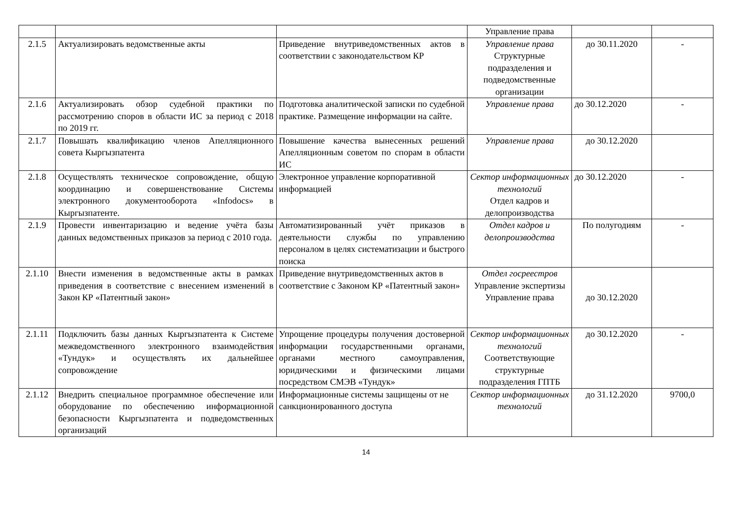| | | | Управление права | | |
| 2.1.5 | Актуализировать ведомственные акты | Приведение внутриведомственных актов в соответствии с законодательством КР | Управление права Структурные подразделения и подведомственные организации | до 30.11.2020 | - |
| 2.1.6 | Актуализировать обзор судебной практики по рассмотрению споров в области ИС за период с 2018 по 2019 гг. | Подготовка аналитической записки по судебной практике. Размещение информации на сайте. | Управление права | до 30.12.2020 | - |
| 2.1.7 | Повышать квалификацию членов Апелляционного совета Кыргызпатента | Повышение качества вынесенных решений Апелляционным советом по спорам в области ИС | Управление права | до 30.12.2020 | |
| 2.1.8 | Осуществлять техническое сопровождение, общую координацию и совершенствование Системы электронного документооборота «Infodocs» в Кыргызпатенте. | Электронное управление корпоративной информацией | Сектор информационных технологий Отдел кадров и делопроизводства | до 30.12.2020 | - |
| 2.1.9 | Провести инвентаризацию и ведение учёта базы данных ведомственных приказов за период с 2010 года. | Автоматизированный учёт приказов в деятельности службы по управлению персоналом в целях систематизации и быстрого поиска | Отдел кадров и делопроизводства | По полугодиям | - |
| 2.1.10 | Внести изменения в ведомственные акты в рамках приведения в соответствие с внесением изменений в Закон КР «Патентный закон» | Приведение внутриведомственных актов в соответствие с Законом КР «Патентный закон» | Отдел госреестров Управление экспертизы Управление права | до 30.12.2020 | |
| 2.1.11 | Подключить базы данных Кыргызпатента к Системе межведомственного электронного взаимодействия «Тундук» и осуществлять их дальнейшее сопровождение | Упрощение процедуры получения достоверной информации государственными органами, органами местного самоуправления, юридическими и физическими лицами посредством СМЭВ «Тундук» | Сектор информационных технологий Соответствующие структурные подразделения ГПТБ | до 30.12.2020 | - |
| 2.1.12 | Внедрить специальное программное обеспечение или оборудование по обеспечению информационной безопасности Кыргызпатента и подведомственных организаций | Информационные системы защищены от не санкционированного доступа | Сектор информационных технологий | до 31.12.2020 | 9700,0 |
14